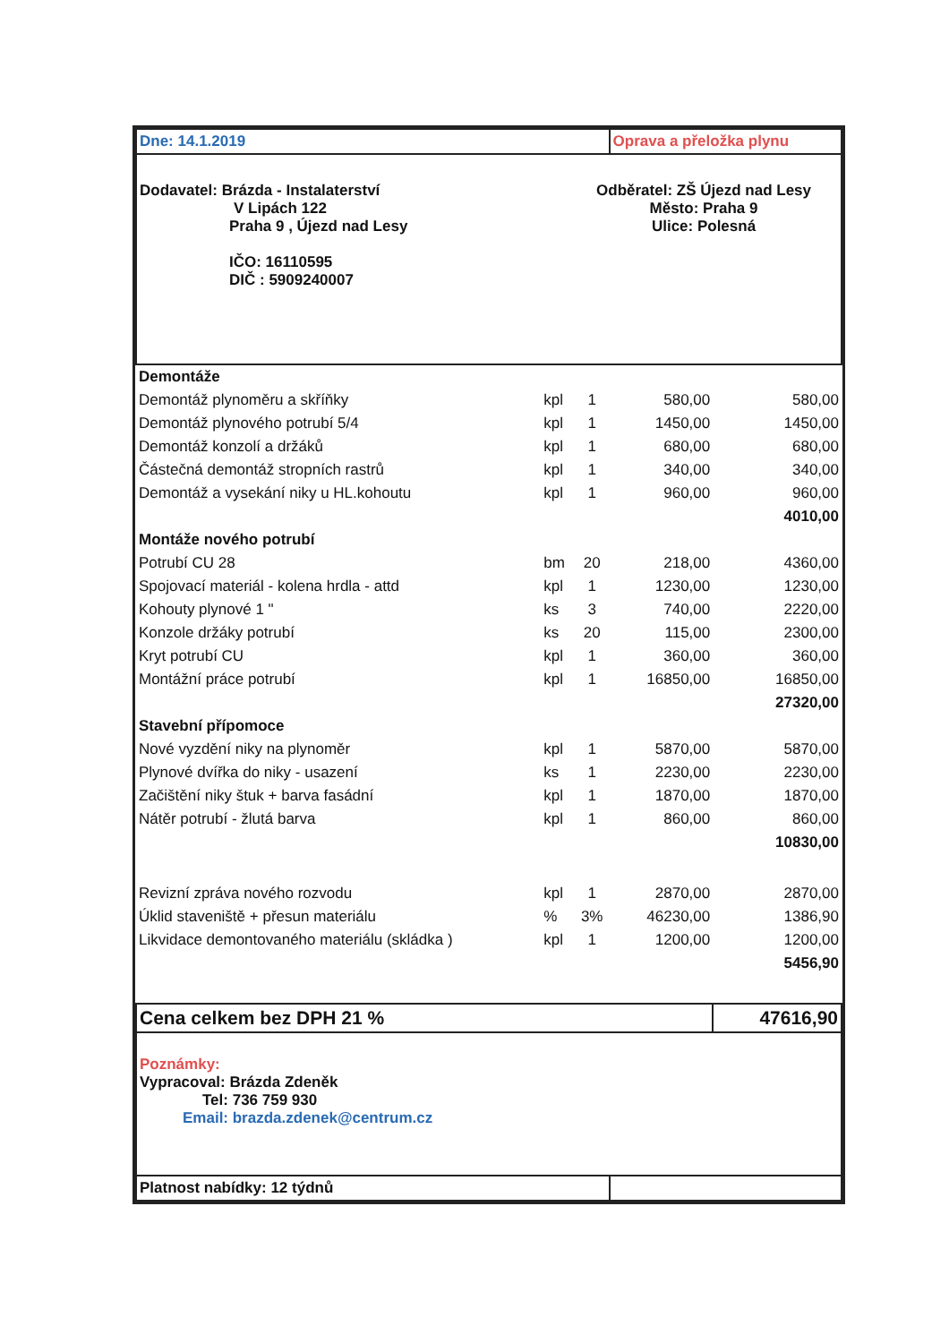| Dne: 14.1.2019 | | | Oprava a přeložka plynu | | |
| Dodavatel: Brázda - Instalaterství V Lipách 122 Praha 9 , Újezd nad Lesy IČO: 16110595 DIČ : 5909240007 Odběratel: ZŠ Újezd nad Lesy Město: Praha 9 Ulice: Polesná | | | | | |
| Demontáže | | | | | |
| Demontáž plynoměru a skříňky | kpl | 1 | 580,00 | | 580,00 |
| Demontáž plynového potrubí 5/4 | kpl | 1 | 1450,00 | | 1450,00 |
| Demontáž konzolí a držáků | kpl | 1 | 680,00 | | 680,00 |
| Částečná demontáž stropních rastrů | kpl | 1 | 340,00 | | 340,00 |
| Demontáž a vysekání niky u HL.kohoutu | kpl | 1 | 960,00 | | 960,00 |
| | | | | | 4010,00 |
| Montáže nového potrubí | | | | | |
| Potrubí CU 28 | bm | 20 | 218,00 | | 4360,00 |
| Spojovací materiál - kolena hrdla - attd | kpl | 1 | 1230,00 | | 1230,00 |
| Kohouty plynové 1 " | ks | 3 | 740,00 | | 2220,00 |
| Konzole držáky potrubí | ks | 20 | 115,00 | | 2300,00 |
| Kryt potrubí CU | kpl | 1 | 360,00 | | 360,00 |
| Montážní práce potrubí | kpl | 1 | 16850,00 | | 16850,00 |
| | | | | | 27320,00 |
| Stavební přípomoce | | | | | |
| Nové vyzdění niky na plynoměr | kpl | 1 | 5870,00 | | 5870,00 |
| Plynové dvířka do niky - usazení | ks | 1 | 2230,00 | | 2230,00 |
| Začištění niky štuk + barva fasádní | kpl | 1 | 1870,00 | | 1870,00 |
| Nátěr potrubí - žlutá barva | kpl | 1 | 860,00 | | 860,00 |
| | | | | | 10830,00 |
| Revizní zpráva nového rozvodu | kpl | 1 | 2870,00 | | 2870,00 |
| Úklid staveniště + přesun materiálu | % | 3% | 46230,00 | | 1386,90 |
| Likvidace demontovaného materiálu (skládka ) | kpl | 1 | 1200,00 | | 1200,00 |
| | | | | | 5456,90 |
| Cena celkem bez DPH 21 % | | | | 47616,90 | |
| Poznámky: Vypracoval: Brázda Zdeněk Tel: 736 759 930 Email: brazda.zdenek@centrum.cz | | | | | |
| Platnost nabídky: 12 týdnů | | | | | |